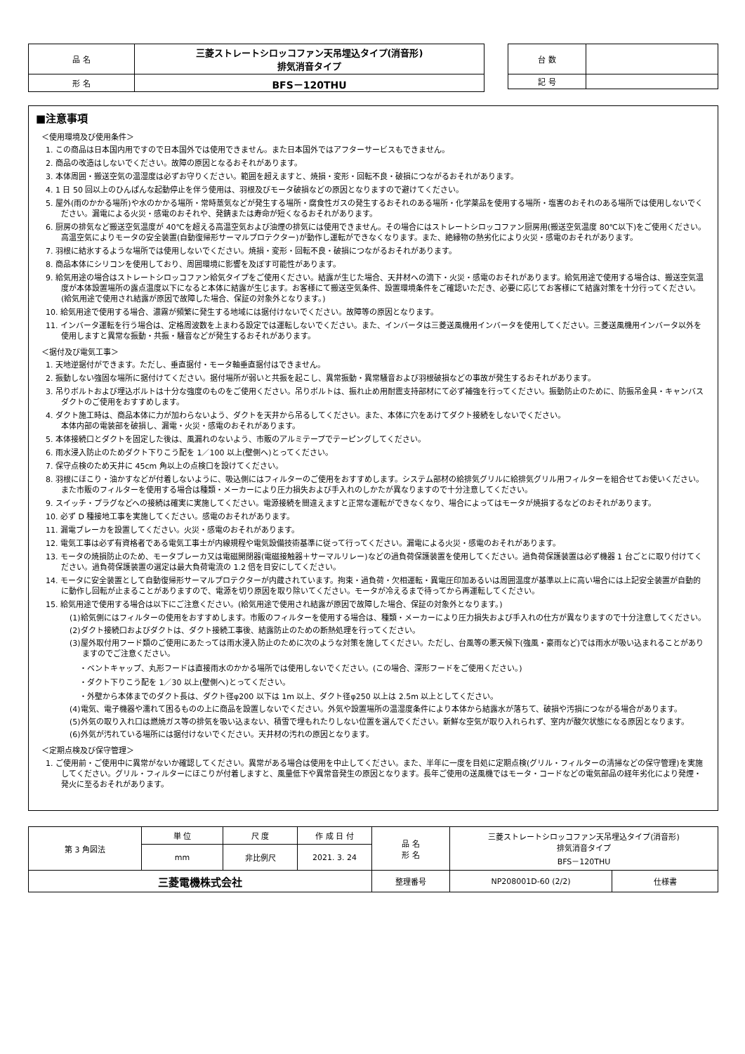| 品 名 | 三菱ストレートシロッコファン天吊埋込タイプ(消音形) 排気消音タイプ |
| 形 名 | BFS－120THU |
| 台 数 | |
| 記 号 | |
■注意事項
＜使用環境及び使用条件＞
1. この商品は日本国内用ですので日本国外では使用できません。また日本国外ではアフターサービスもできません。
2. 商品の改造はしないでください。故障の原因となるおそれがあります。
3. 本体周囲・搬送空気の温湿度は必ずお守りください。範囲を超えますと、焼損・変形・回転不良・破損につながるおそれがあります。
4. 1 日 50 回以上のひんぱんな起動停止を伴う使用は、羽根及びモータ破損などの原因となりますので避けてください。
5. 屋外(雨のかかる場所)や水のかかる場所・常時蒸気などが発生する場所・腐食性ガスの発生するおそれのある場所・化学薬品を使用する場所・塩害のおそれのある場所では使用しないでください。漏電による火災・感電のおそれや、発錆または寿命が短くなるおそれがあります。
6. 厨房の排気など搬送空気温度が 40℃を超える高温空気および油煙の排気には使用できません。その場合にはストレートシロッコファン厨房用(搬送空気温度 80℃以下)をご使用ください。高温空気によりモータの安全装置(自動復帰形サーマルプロテクター)が動作し運転ができなくなります。また、絶縁物の熱劣化により火災・感電のおそれがあります。
7. 羽根に結氷するような場所では使用しないでください。焼損・変形・回転不良・破損につながるおそれがあります。
8. 商品本体にシリコンを使用しており、周囲環境に影響を及ぼす可能性があります。
9. 給気用途の場合はストレートシロッコファン給気タイプをご使用ください。結露が生じた場合、天井材への滴下・火災・感電のおそれがあります。給気用途で使用する場合は、搬送空気温度が本体設置場所の露点温度以下になると本体に結露が生じます。お客様にて搬送空気条件、設置環境条件をご確認いただき、必要に応じてお客様にて結露対策を十分行ってください。(給気用途で使用され結露が原因で故障した場合、保証の対象外となります。)
10. 給気用途で使用する場合、濃霧が頻繁に発生する地域には据付けないでください。故障等の原因となります。
11. インバータ運転を行う場合は、定格周波数を上まわる設定では運転しないでください。また、インバータは三菱送風機用インバータを使用してください。三菱送風機用インバータ以外を使用しますと異常な振動・共振・騒音などが発生するおそれがあります。
＜据付及び電気工事＞
1. 天地逆据付ができます。ただし、垂直据付・モータ軸垂直据付はできません。
2. 振動しない強固な場所に据付けてください。据付場所が弱いと共振を起こし、異常振動・異常騒音および羽根破損などの事故が発生するおそれがあります。
3. 吊りボルトおよび埋込ボルトは十分な強度のものをご使用ください。吊りボルトは、振れ止め用耐震支持部材にて必ず補強を行ってください。振動防止のために、防振吊金具・キャンバスダクトのご使用をおすすめします。
4. ダクト施工時は、商品本体に力が加わらないよう、ダクトを天井から吊るしてください。また、本体に穴をあけてダクト接続をしないでください。
本体内部の電装部を破損し、漏電・火災・感電のおそれがあります。
5. 本体接続口とダクトを固定した後は、風漏れのないよう、市販のアルミテープでテーピングしてください。
6. 雨水浸入防止のためダクト下りこう配を 1／100 以上(壁側へ)とってください。
7. 保守点検のため天井に 45cm 角以上の点検口を設けてください。
8. 羽根にほこり・油かすなどが付着しないように、吸込側にはフィルターのご使用をおすすめします。システム部材の給排気グリルに給排気グリル用フィルターを組合せてお使いください。また市販のフィルターを使用する場合は種類・メーカーにより圧力損失および手入れのしかたが異なりますので十分注意してください。
9. スイッチ・プラグなどへの接続は確実に実施してください。電源接続を間違えますと正常な運転ができなくなり、場合によってはモータが焼損するなどのおそれがあります。
10. 必ず D 種接地工事を実施してください。感電のおそれがあります。
11. 漏電ブレーカを設置してください。火災・感電のおそれがあります。
12. 電気工事は必ず有資格者である電気工事士が内線規程や電気設備技術基準に従って行ってください。漏電による火災・感電のおそれがあります。
13. モータの焼損防止のため、モータブレーカ又は電磁開閉器(電磁接触器＋サーマルリレー)などの過負荷保護装置を使用してください。過負荷保護装置は必ず機器 1 台ごとに取り付けてください。過負荷保護装置の選定は最大負荷電流の 1.2 倍を目安にしてください。
14. モータに安全装置として自動復帰形サーマルプロテクターが内蔵されています。拘束・過負荷・欠相運転・異電圧印加あるいは周囲温度が基準以上に高い場合には上記安全装置が自動的に動作し回転が止まることがありますので、電源を切り原因を取り除いてください。モータが冷えるまで待ってから再運転してください。
15. 給気用途で使用する場合は以下にご注意ください。(給気用途で使用され結露が原因で故障した場合、保証の対象外となります。)
(1)給気側にはフィルターの使用をおすすめします。市販のフィルターを使用する場合は、種類・メーカーにより圧力損失および手入れの仕方が異なりますので十分注意してください。
(2)ダクト接続口およびダクトは、ダクト接続工事後、結露防止のための断熱処理を行ってください。
(3)屋外取付用フード類のご使用にあたっては雨水浸入防止のために次のような対策を施してください。ただし、台風等の悪天候下(強風・豪雨など)では雨水が吸い込まれることがありますのでご注意ください。
・ベントキャップ、丸形フードは直接雨水のかかる場所では使用しないでください。(この場合、深形フードをご使用ください。)
・ダクト下りこう配を 1／30 以上(壁側へ)とってください。
・外壁から本体までのダクト長は、ダクト径φ200 以下は 1m 以上、ダクト径φ250 以上は 2.5m 以上としてください。
(4)電気、電子機器や濡れて困るものの上に商品を設置しないでください。外気や設置場所の温湿度条件により本体から結露水が落ちて、破損や汚損につながる場合があります。
(5)外気の取り入れ口は燃焼ガス等の排気を吸い込まない、積雪で埋もれたりしない位置を選んでください。新鮮な空気が取り入れられず、室内が酸欠状態になる原因となります。
(6)外気が汚れている場所には据付けないでください。天井材の汚れの原因となります。
＜定期点検及び保守管理＞
1. ご使用前・ご使用中に異常がないか確認してください。異常がある場合は使用を中止してください。また、半年に一度を目処に定期点検(グリル・フィルターの清掃などの保守管理)を実施してください。グリル・フィルターにほこりが付着しますと、風量低下や異常音発生の原因となります。長年ご使用の送風機ではモータ・コードなどの電気部品の経年劣化により発煙・発火に至るおそれがあります。
| 第 3 角図法 | 単 位 | 尺 度 | 作 成 日 付 | 品 名 形 名 | 三菱ストレートシロッコファン天吊埋込タイプ(消音形) 排気消音タイプ BFS－120THU | |
| | mm | 非比例尺 | 2021. 3. 24 | | | |
| 三菱電機株式会社 | | | | 整理番号 | NP208001D-60 (2/2) | 仕様書 |